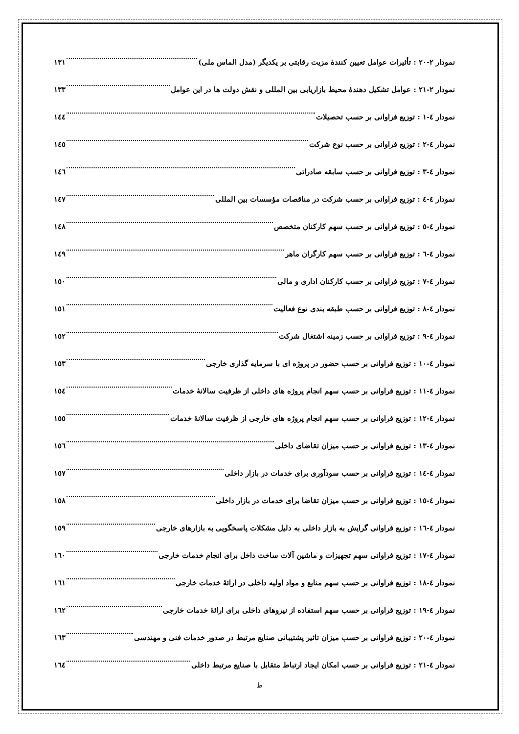نمودار ۲-۲۰ : تأثیرات عوامل تعیین کنندهٔ مزیت رقابتی بر یکدیگر (مدل الماس ملی) ۱۳۱
نمودار ۲-۲۱ : عوامل تشکیل دهندهٔ محیط بازاریابی بین المللی و نقش دولت ها در این عوامل ۱۳۳
نمودار ٤-١ : توزیع فراوانی بر حسب تحصیلات ۱٤٤
نمودار ٤-٢ : توزیع فراوانی بر حسب نوع شرکت ۱٤٥
نمودار ٤-٣ : توزیع فراوانی بر حسب سابقه صادراتی ۱٤٦
نمودار ٤-٤ : توزیع فراوانی بر حسب شرکت در مناقصات مؤسسات بین المللی ۱٤٧
نمودار ٤-٥ : توزیع فراوانی بر حسب سهم کارکنان متخصص ۱٤٨
نمودار ٤-٦ : توزیع فراوانی بر حسب سهم کارگران ماهر ۱٤٩
نمودار ٤-٧ : توزیع فراوانی بر حسب کارکنان اداری و مالی ۱٥٠
نمودار ٤-٨ : توزیع فراوانی بر حسب طبقه بندی نوع فعالیت ۱٥۱
نمودار ٤-٩ : توزیع فراوانی بر حسب زمینه اشتغال شرکت ۱٥۲
نمودار ٤-١٠ : توزیع فراوانی بر حسب حضور در پروژه ای با سرمایه گذاری خارجی ۱٥۳
نمودار ٤-١١ : توزیع فراوانی بر حسب سهم انجام پروژه های داخلی از ظرفیت سالانهٔ خدمات ۱٥٤
نمودار ٤-١٢ : توزیع فراوانی بر حسب سهم انجام پروژه های خارجی از ظرفیت سالانهٔ خدمات ۱٥٥
نمودار ٤-١٣ : توزیع فراوانی بر حسب میزان تقاضای داخلی ۱٥٦
نمودار ٤-١٤ : توزیع فراوانی بر حسب سودآوری برای خدمات در بازار داخلی ۱٥٧
نمودار ٤-١٥ : توزیع فراوانی بر حسب میزان تقاضا برای خدمات در بازار داخلی ۱٥٨
نمودار ٤-١٦ : توزیع فراوانی گرایش به بازار داخلی به دلیل مشکلات پاسخگویی به بازارهای خارجی ۱٥٩
نمودار ٤-١٧ : توزیع فراوانی سهم تجهیزات و ماشین آلات ساخت داخل برای انجام خدمات خارجی ۱٦٠
نمودار ٤-١٨ : توزیع فراوانی بر حسب سهم منابع و مواد اولیه داخلی در ارائهٔ خدمات خارجی ۱٦۱
نمودار ٤-١٩ : توزیع فراوانی بر حسب سهم استفاده از نیروهای داخلی برای ارائهٔ خدمات خارجی ۱٦۲
نمودار ٤-٢٠ : توزیع فراوانی بر حسب میزان تاثیر پشتیبانی صنایع مرتبط در صدور خدمات فنی و مهندسی ۱٦۳
نمودار ٤-٢١ : توزیع فراوانی بر حسب امکان ایجاد ارتباط متقابل با صنایع مرتبط داخلی ۱٦٤
ط